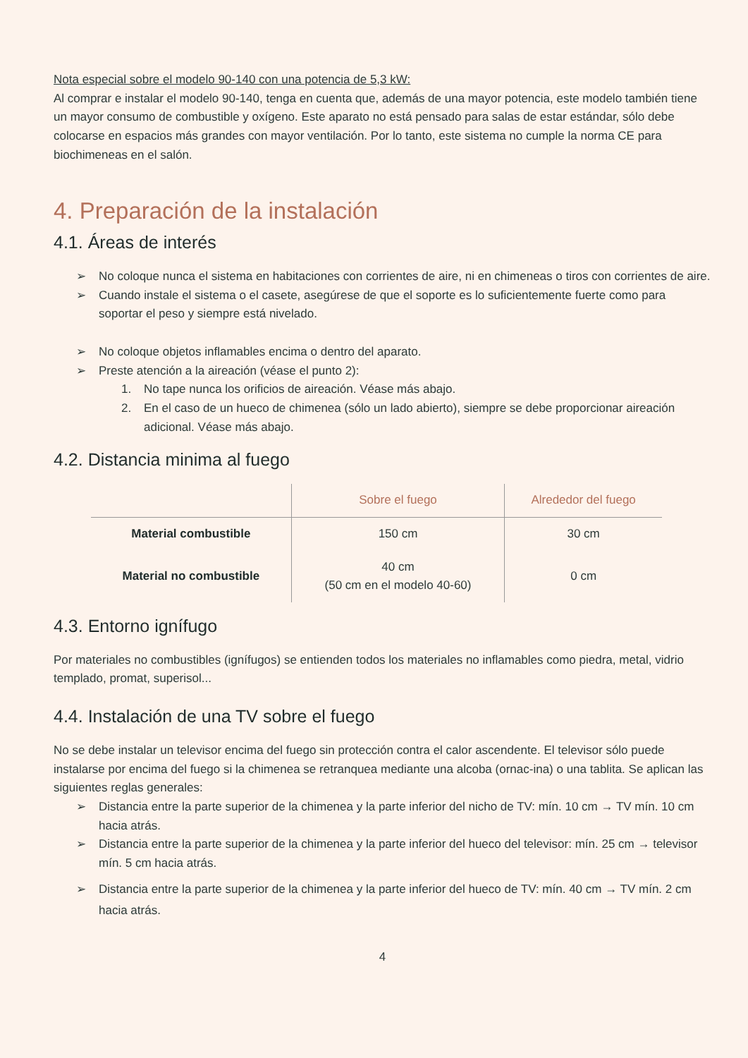Nota especial sobre el modelo 90-140 con una potencia de 5,3 kW:
Al comprar e instalar el modelo 90-140, tenga en cuenta que, además de una mayor potencia, este modelo también tiene un mayor consumo de combustible y oxígeno. Este aparato no está pensado para salas de estar estándar, sólo debe colocarse en espacios más grandes con mayor ventilación. Por lo tanto, este sistema no cumple la norma CE para biochimeneas en el salón.
4. Preparación de la instalación
4.1. Áreas de interés
➢ No coloque nunca el sistema en habitaciones con corrientes de aire, ni en chimeneas o tiros con corrientes de aire.
➢ Cuando instale el sistema o el casete, asegúrese de que el soporte es lo suficientemente fuerte como para soportar el peso y siempre está nivelado.
➢ No coloque objetos inflamables encima o dentro del aparato.
➢ Preste atención a la aireación (véase el punto 2):
1. No tape nunca los orificios de aireación. Véase más abajo.
2. En el caso de un hueco de chimenea (sólo un lado abierto), siempre se debe proporcionar aireación adicional. Véase más abajo.
4.2. Distancia minima al fuego
| | Sobre el fuego | Alrededor del fuego |
| --- | --- | --- |
| Material combustible | 150 cm | 30 cm |
| Material no combustible | 40 cm (50 cm en el modelo 40-60) | 0 cm |
4.3. Entorno ignífugo
Por materiales no combustibles (ignífugos) se entienden todos los materiales no inflamables como piedra, metal, vidrio templado, promat, superisol...
4.4. Instalación de una TV sobre el fuego
No se debe instalar un televisor encima del fuego sin protección contra el calor ascendente. El televisor sólo puede instalarse por encima del fuego si la chimenea se retranquea mediante una alcoba (ornac-ina) o una tablita. Se aplican las siguientes reglas generales:
➢ Distancia entre la parte superior de la chimenea y la parte inferior del nicho de TV: mín. 10 cm → TV mín. 10 cm hacia atrás.
➢ Distancia entre la parte superior de la chimenea y la parte inferior del hueco del televisor: mín. 25 cm → televisor mín. 5 cm hacia atrás.
➢ Distancia entre la parte superior de la chimenea y la parte inferior del hueco de TV: mín. 40 cm → TV mín. 2 cm hacia atrás.
4